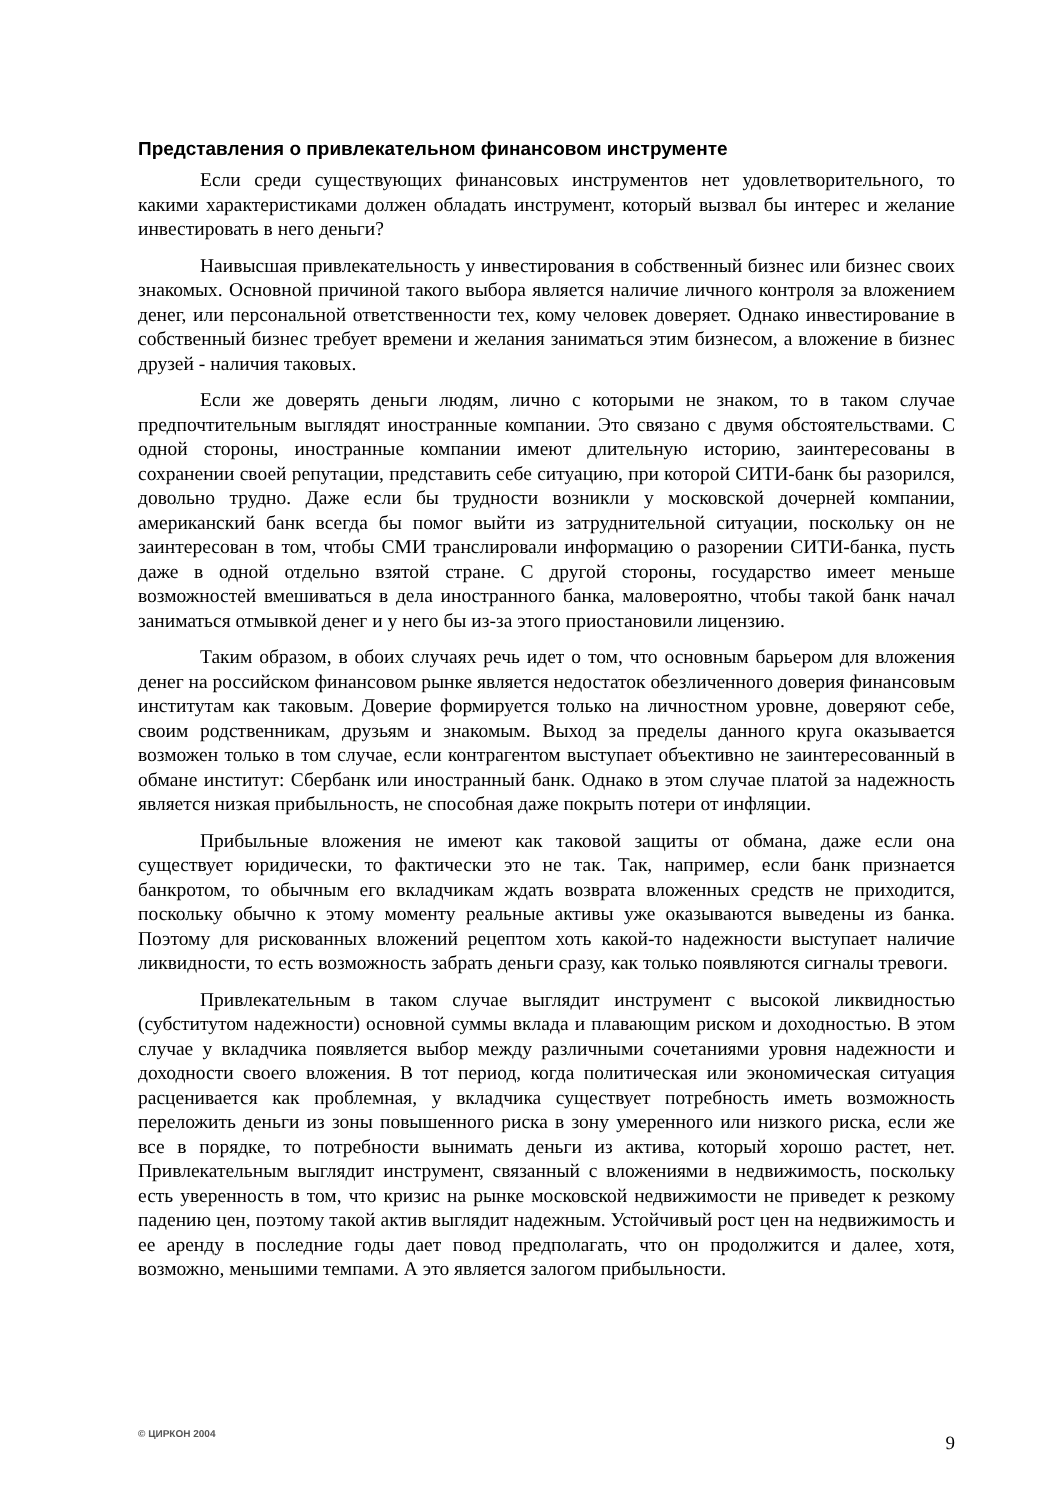Представления о привлекательном финансовом инструменте
Если среди существующих финансовых инструментов нет удовлетворительного, то какими характеристиками должен обладать инструмент, который вызвал бы интерес и желание инвестировать в него деньги?
Наивысшая привлекательность у инвестирования в собственный бизнес или бизнес своих знакомых. Основной причиной такого выбора является наличие личного контроля за вложением денег, или персональной ответственности тех, кому человек доверяет. Однако инвестирование в собственный бизнес требует времени и желания заниматься этим бизнесом, а вложение в бизнес друзей - наличия таковых.
Если же доверять деньги людям, лично с которыми не знаком, то в таком случае предпочтительным выглядят иностранные компании. Это связано с двумя обстоятельствами. С одной стороны, иностранные компании имеют длительную историю, заинтересованы в сохранении своей репутации, представить себе ситуацию, при которой СИТИ-банк бы разорился, довольно трудно. Даже если бы трудности возникли у московской дочерней компании, американский банк всегда бы помог выйти из затруднительной ситуации, поскольку он не заинтересован в том, чтобы СМИ транслировали информацию о разорении СИТИ-банка, пусть даже в одной отдельно взятой стране. С другой стороны, государство имеет меньше возможностей вмешиваться в дела иностранного банка, маловероятно, чтобы такой банк начал заниматься отмывкой денег и у него бы из-за этого приостановили лицензию.
Таким образом, в обоих случаях речь идет о том, что основным барьером для вложения денег на российском финансовом рынке является недостаток обезличенного доверия финансовым институтам как таковым. Доверие формируется только на личностном уровне, доверяют себе, своим родственникам, друзьям и знакомым. Выход за пределы данного круга оказывается возможен только в том случае, если контрагентом выступает объективно не заинтересованный в обмане институт: Сбербанк или иностранный банк. Однако в этом случае платой за надежность является низкая прибыльность, не способная даже покрыть потери от инфляции.
Прибыльные вложения не имеют как таковой защиты от обмана, даже если она существует юридически, то фактически это не так. Так, например, если банк признается банкротом, то обычным его вкладчикам ждать возврата вложенных средств не приходится, поскольку обычно к этому моменту реальные активы уже оказываются выведены из банка. Поэтому для рискованных вложений рецептом хоть какой-то надежности выступает наличие ликвидности, то есть возможность забрать деньги сразу, как только появляются сигналы тревоги.
Привлекательным в таком случае выглядит инструмент с высокой ликвидностью (субститутом надежности) основной суммы вклада и плавающим риском и доходностью. В этом случае у вкладчика появляется выбор между различными сочетаниями уровня надежности и доходности своего вложения. В тот период, когда политическая или экономическая ситуация расценивается как проблемная, у вкладчика существует потребность иметь возможность переложить деньги из зоны повышенного риска в зону умеренного или низкого риска, если же все в порядке, то потребности вынимать деньги из актива, который хорошо растет, нет. Привлекательным выглядит инструмент, связанный с вложениями в недвижимость, поскольку есть уверенность в том, что кризис на рынке московской недвижимости не приведет к резкому падению цен, поэтому такой актив выглядит надежным. Устойчивый рост цен на недвижимость и ее аренду в последние годы дает повод предполагать, что он продолжится и далее, хотя, возможно, меньшими темпами. А это является залогом прибыльности.
© ЦИРКОН 2004 9